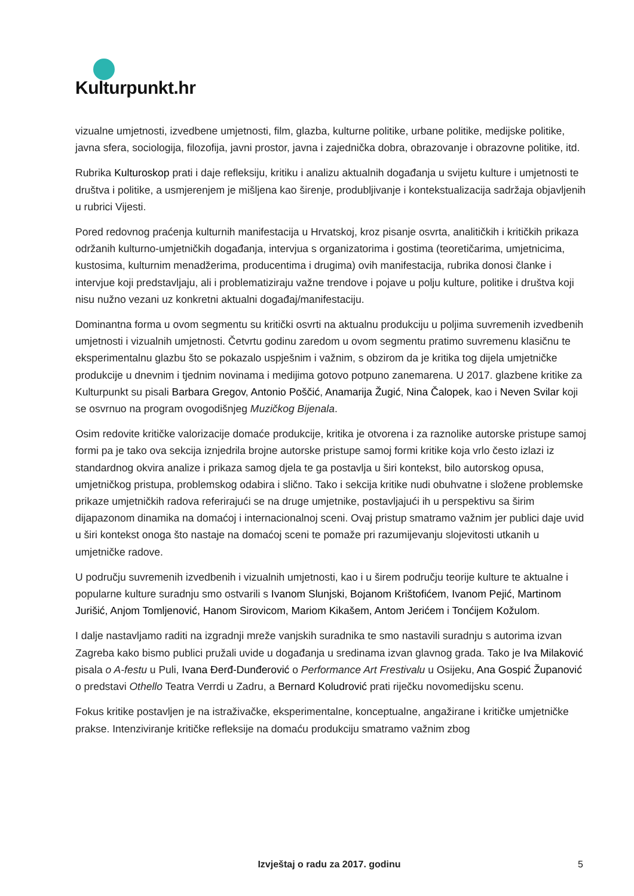Kulturpunkt.hr
vizualne umjetnosti, izvedbene umjetnosti, film, glazba, kulturne politike, urbane politike, medijske politike, javna sfera, sociologija, filozofija, javni prostor, javna i zajednička dobra, obrazovanje i obrazovne politike, itd.
Rubrika Kulturoskop prati i daje refleksiju, kritiku i analizu aktualnih događanja u svijetu kulture i umjetnosti te društva i politike, a usmjerenjem je mišljena kao širenje, produbljivanje i kontekstualizacija sadržaja objavljenih u rubrici Vijesti.
Pored redovnog praćenja kulturnih manifestacija u Hrvatskoj, kroz pisanje osvrta, analitičkih i kritičkih prikaza održanih kulturno-umjetničkih događanja, intervjua s organizatorima i gostima (teoretičarima, umjetnicima, kustosima, kulturnim menadžerima, producentima i drugima) ovih manifestacija, rubrika donosi članke i intervjue koji predstavljaju, ali i problematiziraju važne trendove i pojave u polju kulture, politike i društva koji nisu nužno vezani uz konkretni aktualni događaj/manifestaciju.
Dominantna forma u ovom segmentu su kritički osvrti na aktualnu produkciju u poljima suvremenih izvedbenih umjetnosti i vizualnih umjetnosti. Četvrtu godinu zaredom u ovom segmentu pratimo suvremenu klasičnu te eksperimentalnu glazbu što se pokazalo uspješnim i važnim, s obzirom da je kritika tog dijela umjetničke produkcije u dnevnim i tjednim novinama i medijima gotovo potpuno zanemarena. U 2017. glazbene kritike za Kulturpunkt su pisali Barbara Gregov, Antonio Poščić, Anamarija Žugić, Nina Čalopek, kao i Neven Svilar koji se osvrnuo na program ovogodišnjeg Muzičkog Bijenala.
Osim redovite kritičke valorizacije domaće produkcije, kritika je otvorena i za raznolike autorske pristupe samoj formi pa je tako ova sekcija iznjedrila brojne autorske pristupe samoj formi kritike koja vrlo često izlazi iz standardnog okvira analize i prikaza samog djela te ga postavlja u širi kontekst, bilo autorskog opusa, umjetničkog pristupa, problemskog odabira i slično. Tako i sekcija kritike nudi obuhvatne i složene problemske prikaze umjetničkih radova referirajući se na druge umjetnike, postavljajući ih u perspektivu sa širim dijapazonom dinamika na domaćoj i internacionalnoj sceni. Ovaj pristup smatramo važnim jer publici daje uvid u širi kontekst onoga što nastaje na domaćoj sceni te pomaže pri razumijevanju slojevitosti utkanih u umjetničke radove.
U području suvremenih izvedbenih i vizualnih umjetnosti, kao i u širem području teorije kulture te aktualne i popularne kulture suradnju smo ostvarili s Ivanom Slunjski, Bojanom Krištofićem, Ivanom Pejić, Martinom Jurišić, Anjom Tomljenović, Hanom Sirovicom, Mariom Kikašem, Antom Jerićem i Tonćijem Kožulom.
I dalje nastavljamo raditi na izgradnji mreže vanjskih suradnika te smo nastavili suradnju s autorima izvan Zagreba kako bismo publici pružali uvide u događanja u sredinama izvan glavnog grada. Tako je Iva Milaković pisala o A-festu u Puli, Ivana Đerđ-Dunđerović o Performance Art Frestivalu u Osijeku, Ana Gospić Županović o predstavi Othello Teatra Verrdi u Zadru, a Bernard Koludrović prati riječku novomedijsku scenu.
Fokus kritike postavljen je na istraživačke, eksperimentalne, konceptualne, angažirane i kritičke umjetničke prakse. Intenziviranje kritičke refleksije na domaću produkciju smatramo važnim zbog
Izvještaj o radu za 2017. godinu
5